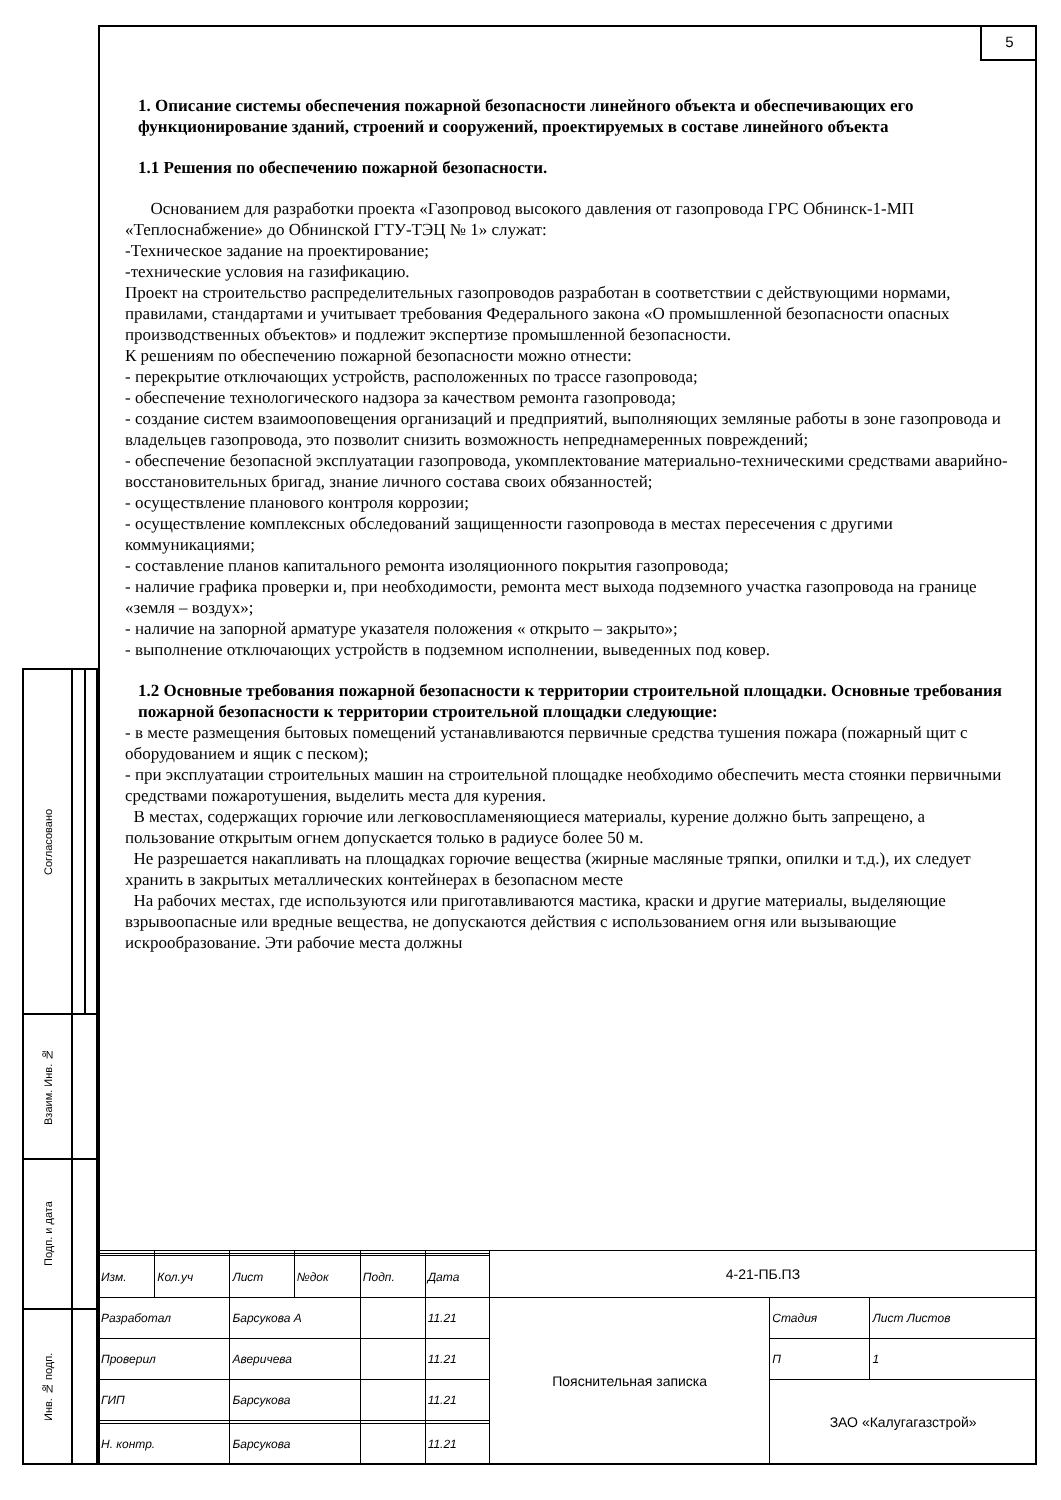5
1. Описание системы обеспечения пожарной безопасности линейного объекта и обеспечивающих его функционирование зданий, строений и сооружений, проектируемых в составе линейного объекта
1.1 Решения по обеспечению пожарной безопасности.
Основанием для разработки проекта «Газопровод высокого давления от газопровода ГРС Обнинск-1-МП «Теплоснабжение» до Обнинской ГТУ-ТЭЦ № 1» служат:
-Техническое задание на проектирование;
-технические условия на газификацию.
Проект на строительство распределительных газопроводов разработан в соответствии с действующими нормами, правилами, стандартами и учитывает требования Федерального закона «О промышленной безопасности опасных производственных объектов» и подлежит экспертизе промышленной безопасности.
К решениям по обеспечению пожарной безопасности можно отнести:
- перекрытие отключающих устройств, расположенных по трассе газопровода;
- обеспечение технологического надзора за качеством ремонта газопровода;
- создание систем взаимооповещения организаций и предприятий, выполняющих земляные работы в зоне газопровода и владельцев газопровода, это позволит снизить возможность непреднамеренных повреждений;
- обеспечение безопасной эксплуатации газопровода, укомплектование материально-техническими средствами аварийно-восстановительных бригад, знание личного состава своих обязанностей;
- осуществление планового контроля коррозии;
- осуществление комплексных обследований защищенности газопровода в местах пересечения с другими коммуникациями;
- составление планов капитального ремонта изоляционного покрытия газопровода;
- наличие графика проверки и, при необходимости, ремонта мест выхода подземного участка газопровода на границе «земля – воздух»;
- наличие на запорной арматуре указателя положения « открыто – закрыто»;
- выполнение отключающих устройств в подземном исполнении, выведенных под ковер.
1.2 Основные требования пожарной безопасности к территории строительной площадки. Основные требования пожарной безопасности к территории строительной площадки следующие:
- в месте размещения бытовых помещений устанавливаются первичные средства тушения пожара (пожарный щит с оборудованием и ящик с песком);
- при эксплуатации строительных машин на строительной площадке необходимо обеспечить места стоянки первичными средствами пожаротушения, выделить места для курения.
В местах, содержащих горючие или легковоспламеняющиеся материалы, курение должно быть запрещено, а пользование открытым огнем допускается только в радиусе более 50 м.
Не разрешается накапливать на площадках горючие вещества (жирные масляные тряпки, опилки и т.д.), их следует хранить в закрытых металлических контейнерах в безопасном месте
На рабочих местах, где используются или приготавливаются мастика, краски и другие материалы, выделяющие взрывоопасные или вредные вещества, не допускаются действия с использованием огня или вызывающие искрообразование. Эти рабочие места должны
| Согласовано | | |
| Взаим. Инв. № | | |
| Подп. и дата | | |
| Инв. № подп. | | |
| | | | | | | 4-21-ПБ.ПЗ | | |
| Изм. | Кол.уч | Лист | №док | Подп. | Дата | | | |
| Разработал | | Барсукова А | | | 11.21 | Пояснительная записка | Стадия | Лист Листов |
| Проверил | | Аверичева | | | 11.21 | | П | 1 |
| ГИП | | Барсукова | | | 11.21 | | ЗАО «Калугагазстрой» | |
| Н. контр. | | Барсукова | | | 11.21 | | | |